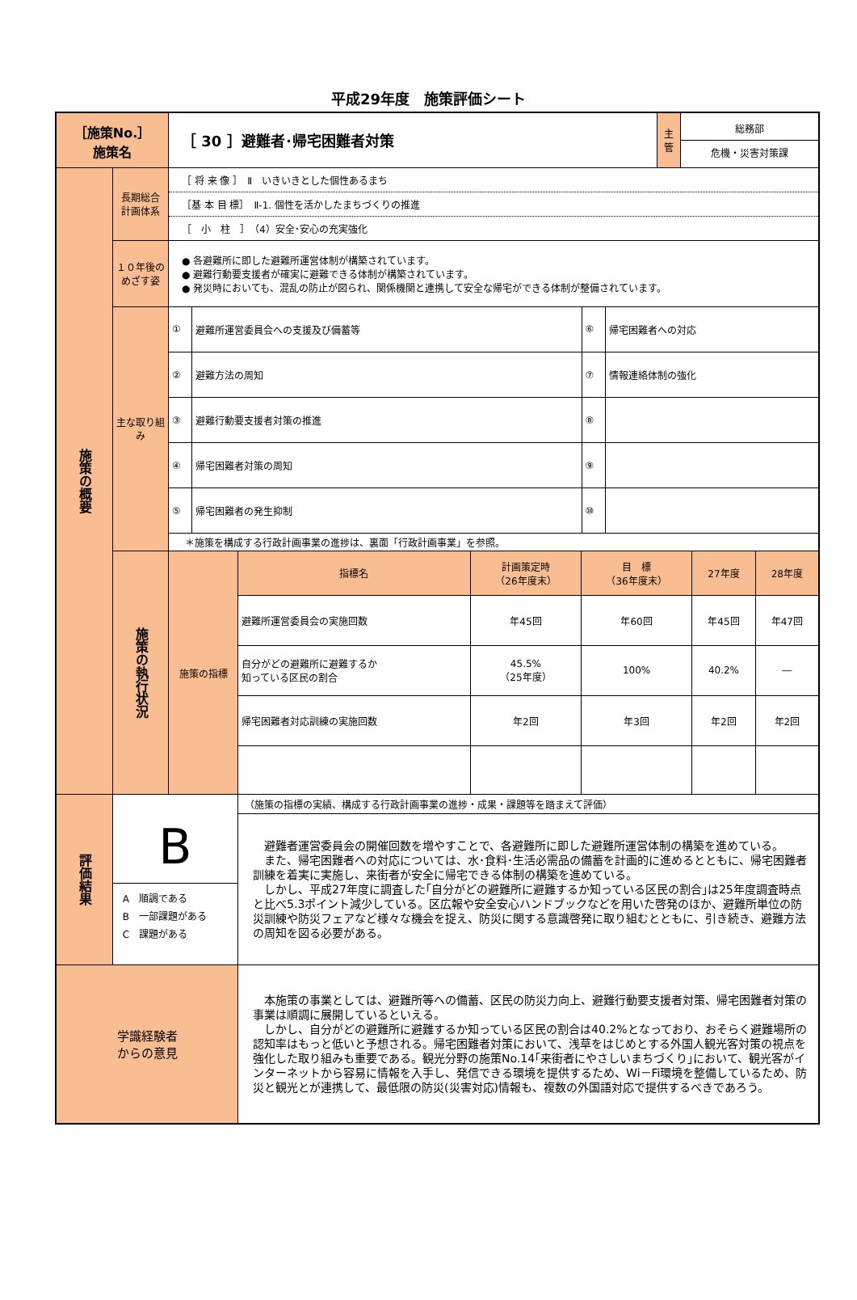平成29年度　施策評価シート
| ［施策No.］ 施策名 | | ［ 30 ］避難者･帰宅困難者対策 | | 主 管 | 総務部 危機・災害対策課 |
| 施策の概要 | 長期総合 計画体系 | ［ 将 来 像 ］ Ⅱ いきいきとした個性あるまち ［基 本 目 標］ Ⅱ-1. 個性を活かしたまちづくりの推進 ［ 小 柱 ］ （4）安全･安心の充実強化 | | | |
| | １０年後の めざす姿 | ● 各避難所に即した避難所運営体制が構築されています。 ● 避難行動要支援者が確実に避難できる体制が構築されています。 ● 発災時においても、混乱の防止が図られ、関係機関と連携して安全な帰宅ができる体制が整備されています。 | | | |
| | 主な取り組み | / ① / 避難所運営委員会への支援及び備蓄等 / ⑥ / 帰宅困難者への対応 / / ② / 避難方法の周知 / ⑦ / 情報連絡体制の強化 / / ③ / 避難行動要支援者対策の推進 / ⑧ / / / ④ / 帰宅困難者対策の周知 / ⑨ / / / ⑤ / 帰宅困難者の発生抑制 / ⑩ / / / ＊施策を構成する行政計画事業の進捗は、裏面「行政計画事業」を参照。 / / / / | | | |
| | 施策の執行状況 | 施策の指標 | / 指標名 / 計画策定時 （26年度末） / 目 標 （36年度末） / 27年度 / 28年度 / / --- / --- / --- / --- / --- / / 避難所運営委員会の実施回数 / 年45回 / 年60回 / 年45回 / 年47回 / / 自分がどの避難所に避難するか 知っている区民の割合 / 45.5% （25年度） / 100% / 40.2% / ― / / 帰宅困難者対応訓練の実施回数 / 年2回 / 年3回 / 年2回 / 年2回 / | | |
| 評価結果 | B A 順調である B 一部課題がある C 課題がある | | （施策の指標の実績、構成する行政計画事業の進捗・成果・課題等を踏まえて評価） 避難者運営委員会の開催回数を増やすことで、各避難所に即した避難所運営体制の構築を進めている。 また、帰宅困難者への対応については、水･食料･生活必需品の備蓄を計画的に進めるとともに、帰宅困難者訓練を着実に実施し、来街者が安全に帰宅できる体制の構築を進めている。 しかし、平成27年度に調査した｢自分がどの避難所に避難するか知っている区民の割合｣は25年度調査時点と比べ5.3ポイント減少している。区広報や安全安心ハンドブックなどを用いた啓発のほか、避難所単位の防災訓練や防災フェアなど様々な機会を捉え、防災に関する意識啓発に取り組むとともに、引き続き、避難方法の周知を図る必要がある。 | | |
| 学識経験者 からの意見 | | | 本施策の事業としては、避難所等への備蓄、区民の防災力向上、避難行動要支援者対策、帰宅困難者対策の事業は順調に展開しているといえる。 しかし、自分がどの避難所に避難するか知っている区民の割合は40.2%となっており、おそらく避難場所の認知率はもっと低いと予想される。帰宅困難者対策において、浅草をはじめとする外国人観光客対策の視点を強化した取り組みも重要である。観光分野の施策No.14｢来街者にやさしいまちづくり｣において、観光客がインターネットから容易に情報を入手し、発信できる環境を提供するため、Wi－Fi環境を整備しているため、防災と観光とが連携して、最低限の防災(災害対応)情報も、複数の外国語対応で提供するべきであろう。 | | |